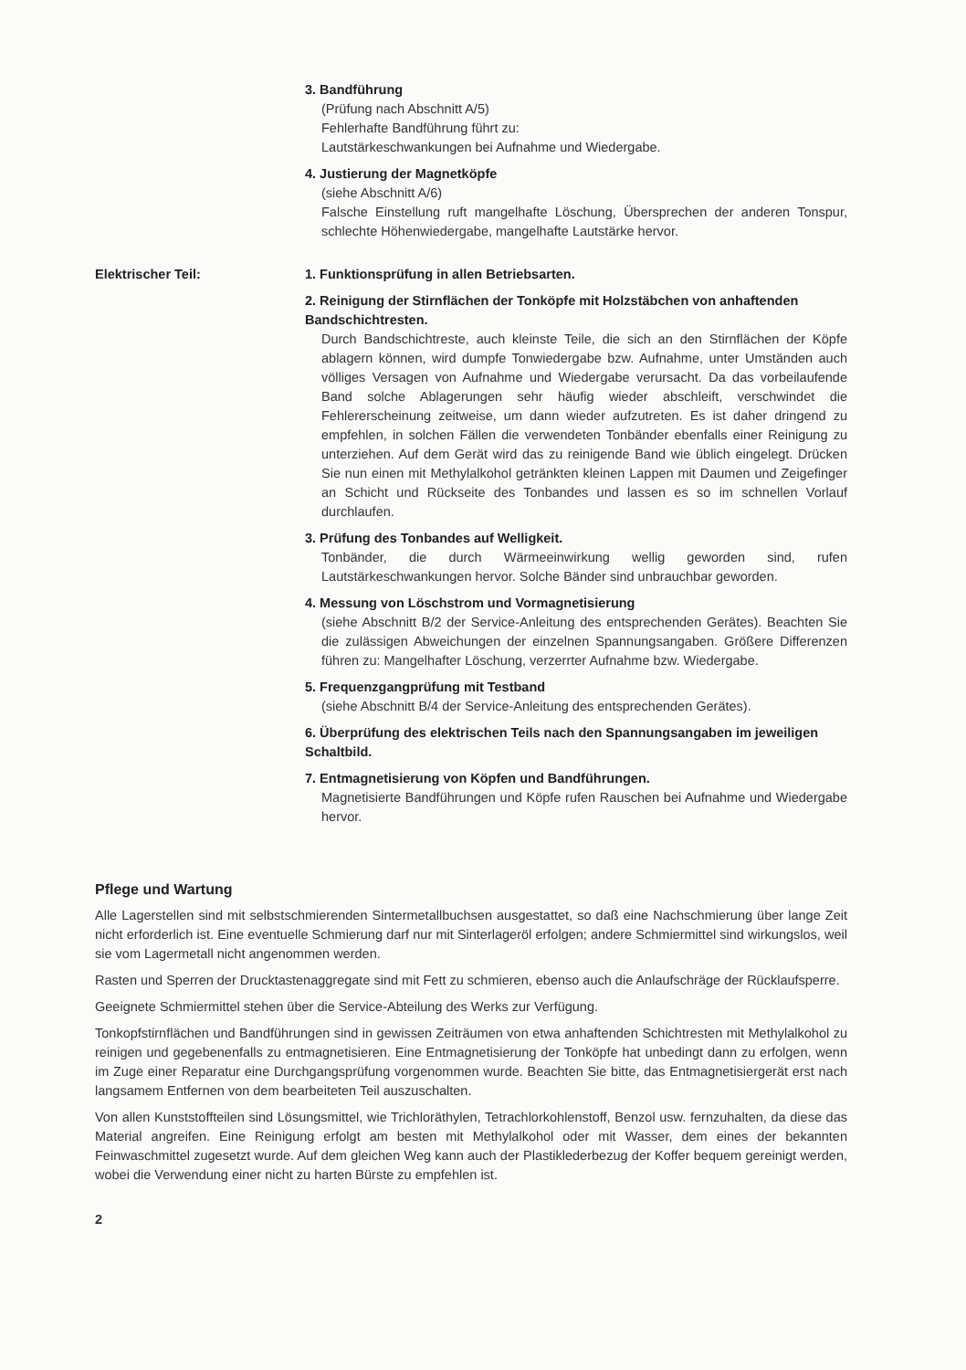3. Bandführung
(Prüfung nach Abschnitt A/5)
Fehlerhafte Bandführung führt zu:
Lautstärkeschwankungen bei Aufnahme und Wiedergabe.
4. Justierung der Magnetköpfe
(siehe Abschnitt A/6)
Falsche Einstellung ruft mangelhafte Löschung, Übersprechen der anderen Tonspur, schlechte Höhenwiedergabe, mangelhafte Lautstärke hervor.
Elektrischer Teil: 1. Funktionsprüfung in allen Betriebsarten.
2. Reinigung der Stirnflächen der Tonköpfe mit Holzstäbchen von anhaftenden Bandschichtresten.
Durch Bandschichtreste, auch kleinste Teile, die sich an den Stirnflächen der Köpfe ablagern können, wird dumpfe Tonwiedergabe bzw. Aufnahme, unter Umständen auch völliges Versagen von Aufnahme und Wiedergabe verursacht. Da das vorbeilaufende Band solche Ablagerungen sehr häufig wieder abschleift, verschwindet die Fehlererscheinung zeitweise, um dann wieder aufzutreten. Es ist daher dringend zu empfehlen, in solchen Fällen die verwendeten Tonbänder ebenfalls einer Reinigung zu unterziehen. Auf dem Gerät wird das zu reinigende Band wie üblich eingelegt. Drücken Sie nun einen mit Methylalkohol getränkten kleinen Lappen mit Daumen und Zeigefinger an Schicht und Rückseite des Tonbandes und lassen es so im schnellen Vorlauf durchlaufen.
3. Prüfung des Tonbandes auf Welligkeit.
Tonbänder, die durch Wärmeeinwirkung wellig geworden sind, rufen Lautstärkeschwankungen hervor. Solche Bänder sind unbrauchbar geworden.
4. Messung von Löschstrom und Vormagnetisierung
(siehe Abschnitt B/2 der Service-Anleitung des entsprechenden Gerätes). Beachten Sie die zulässigen Abweichungen der einzelnen Spannungsangaben. Größere Differenzen führen zu: Mangelhafter Löschung, verzerrter Aufnahme bzw. Wiedergabe.
5. Frequenzgangprüfung mit Testband
(siehe Abschnitt B/4 der Service-Anleitung des entsprechenden Gerätes).
6. Überprüfung des elektrischen Teils nach den Spannungsangaben im jeweiligen Schaltbild.
7. Entmagnetisierung von Köpfen und Bandführungen.
Magnetisierte Bandführungen und Köpfe rufen Rauschen bei Aufnahme und Wiedergabe hervor.
Pflege und Wartung
Alle Lagerstellen sind mit selbstschmierenden Sintermetallbuchsen ausgestattet, so daß eine Nachschmierung über lange Zeit nicht erforderlich ist. Eine eventuelle Schmierung darf nur mit Sinterlageröl erfolgen; andere Schmiermittel sind wirkungslos, weil sie vom Lagermetall nicht angenommen werden.
Rasten und Sperren der Drucktastenaggregate sind mit Fett zu schmieren, ebenso auch die Anlaufschräge der Rücklaufsperre.
Geeignete Schmiermittel stehen über die Service-Abteilung des Werks zur Verfügung.
Tonkopfstirnflächen und Bandführungen sind in gewissen Zeiträumen von etwa anhaftenden Schichtresten mit Methylalkohol zu reinigen und gegebenenfalls zu entmagnetisieren. Eine Entmagnetisierung der Tonköpfe hat unbedingt dann zu erfolgen, wenn im Zuge einer Reparatur eine Durchgangsprüfung vorgenommen wurde. Beachten Sie bitte, das Entmagnetisiergerät erst nach langsamem Entfernen von dem bearbeiteten Teil auszuschalten.
Von allen Kunststoffteilen sind Lösungsmittel, wie Trichloräthylen, Tetrachlorkohlenstoff, Benzol usw. fernzuhalten, da diese das Material angreifen. Eine Reinigung erfolgt am besten mit Methylalkohol oder mit Wasser, dem eines der bekannten Feinwaschmittel zugesetzt wurde. Auf dem gleichen Weg kann auch der Plastiklederbezug der Koffer bequem gereinigt werden, wobei die Verwendung einer nicht zu harten Bürste zu empfehlen ist.
2